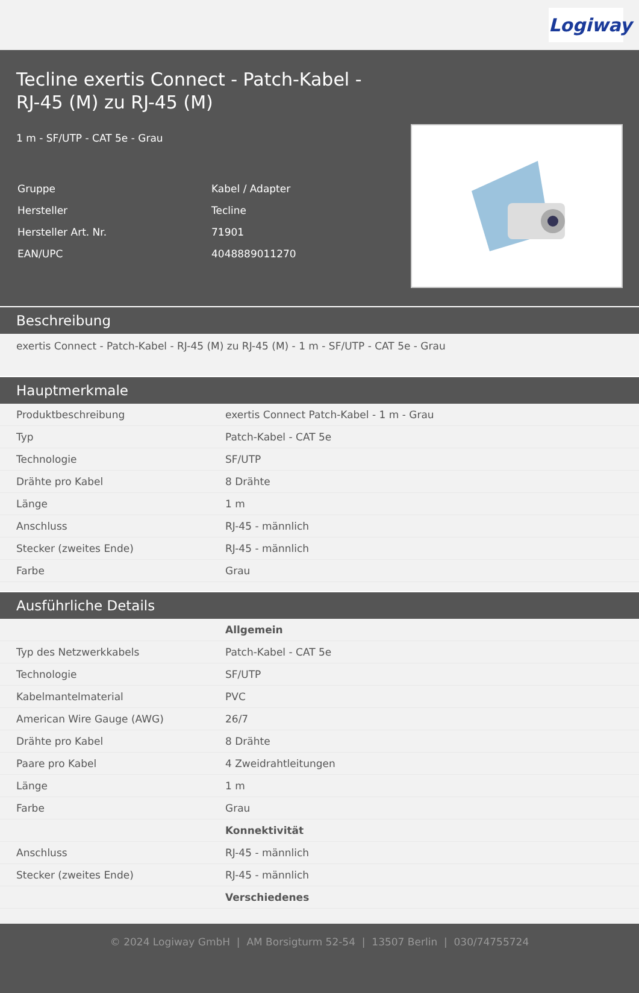Logiway
Tecline exertis Connect - Patch-Kabel - RJ-45 (M) zu RJ-45 (M)
1 m - SF/UTP - CAT 5e - Grau
| Gruppe | Kabel / Adapter |
| Hersteller | Tecline |
| Hersteller Art. Nr. | 71901 |
| EAN/UPC | 4048889011270 |
Beschreibung
exertis Connect - Patch-Kabel - RJ-45 (M) zu RJ-45 (M) - 1 m - SF/UTP - CAT 5e - Grau
Hauptmerkmale
| Produktbeschreibung | exertis Connect Patch-Kabel - 1 m - Grau |
| Typ | Patch-Kabel - CAT 5e |
| Technologie | SF/UTP |
| Drähte pro Kabel | 8 Drähte |
| Länge | 1 m |
| Anschluss | RJ-45 - männlich |
| Stecker (zweites Ende) | RJ-45 - männlich |
| Farbe | Grau |
Ausführliche Details
| | Allgemein |
| Typ des Netzwerkkabels | Patch-Kabel - CAT 5e |
| Technologie | SF/UTP |
| Kabelmantelmaterial | PVC |
| American Wire Gauge (AWG) | 26/7 |
| Drähte pro Kabel | 8 Drähte |
| Paare pro Kabel | 4 Zweidrahtleitungen |
| Länge | 1 m |
| Farbe | Grau |
| | Konnektivität |
| Anschluss | RJ-45 - männlich |
| Stecker (zweites Ende) | RJ-45 - männlich |
| | Verschiedenes |
© 2024 Logiway GmbH | AM Borsigturm 52-54 | 13507 Berlin | 030/74755724